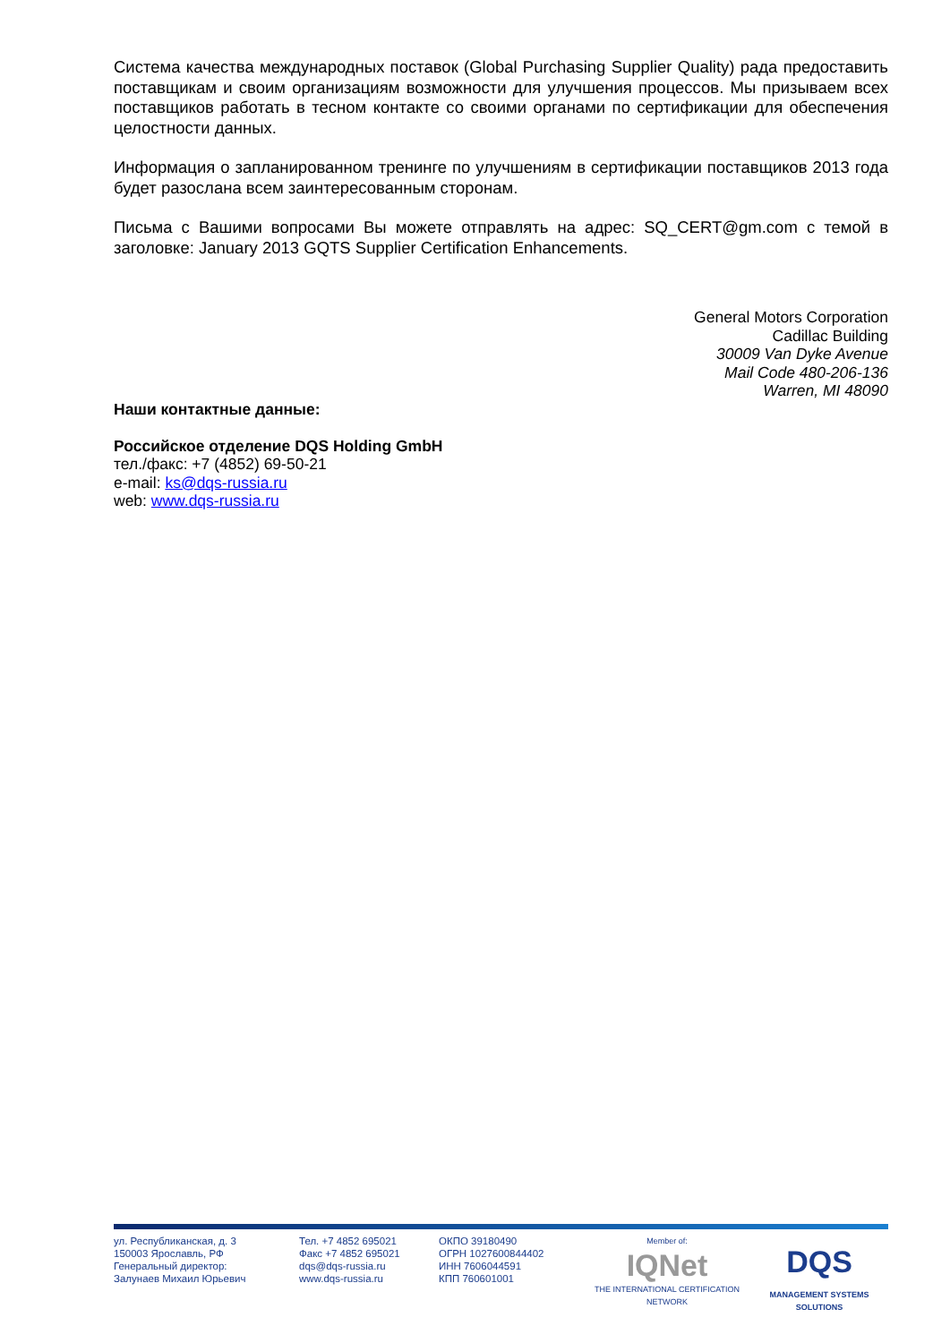Система качества международных поставок (Global Purchasing Supplier Quality) рада предоставить поставщикам и своим организациям возможности для улучшения процессов. Мы призываем всех поставщиков работать в тесном контакте со своими органами по сертификации для обеспечения целостности данных.
Информация о запланированном тренинге по улучшениям в сертификации поставщиков 2013 года будет разослана всем заинтересованным сторонам.
Письма с Вашими вопросами Вы можете отправлять на адрес: SQ_CERT@gm.com с темой в заголовке: January 2013 GQTS Supplier Certification Enhancements.
General Motors Corporation
Cadillac Building
30009 Van Dyke Avenue
Mail Code 480-206-136
Warren, MI 48090
Наши контактные данные:
Российское отделение DQS Holding GmbH
тел./факс: +7 (4852) 69-50-21
e-mail: ks@dqs-russia.ru
web: www.dqs-russia.ru
ул. Республиканская, д. 3
150003 Ярославль, РФ
Генеральный директор:
Залунаев Михаил Юрьевич
Тел. +7 4852 695021
Факс +7 4852 695021
dqs@dqs-russia.ru
www.dqs-russia.ru
ОКПО 39180490
ОГРН 1027600844402
ИНН 7606044591
КПП 760601001
Member of:
IQNet
THE INTERNATIONAL CERTIFICATION NETWORK
DQS
MANAGEMENT SYSTEMS SOLUTIONS